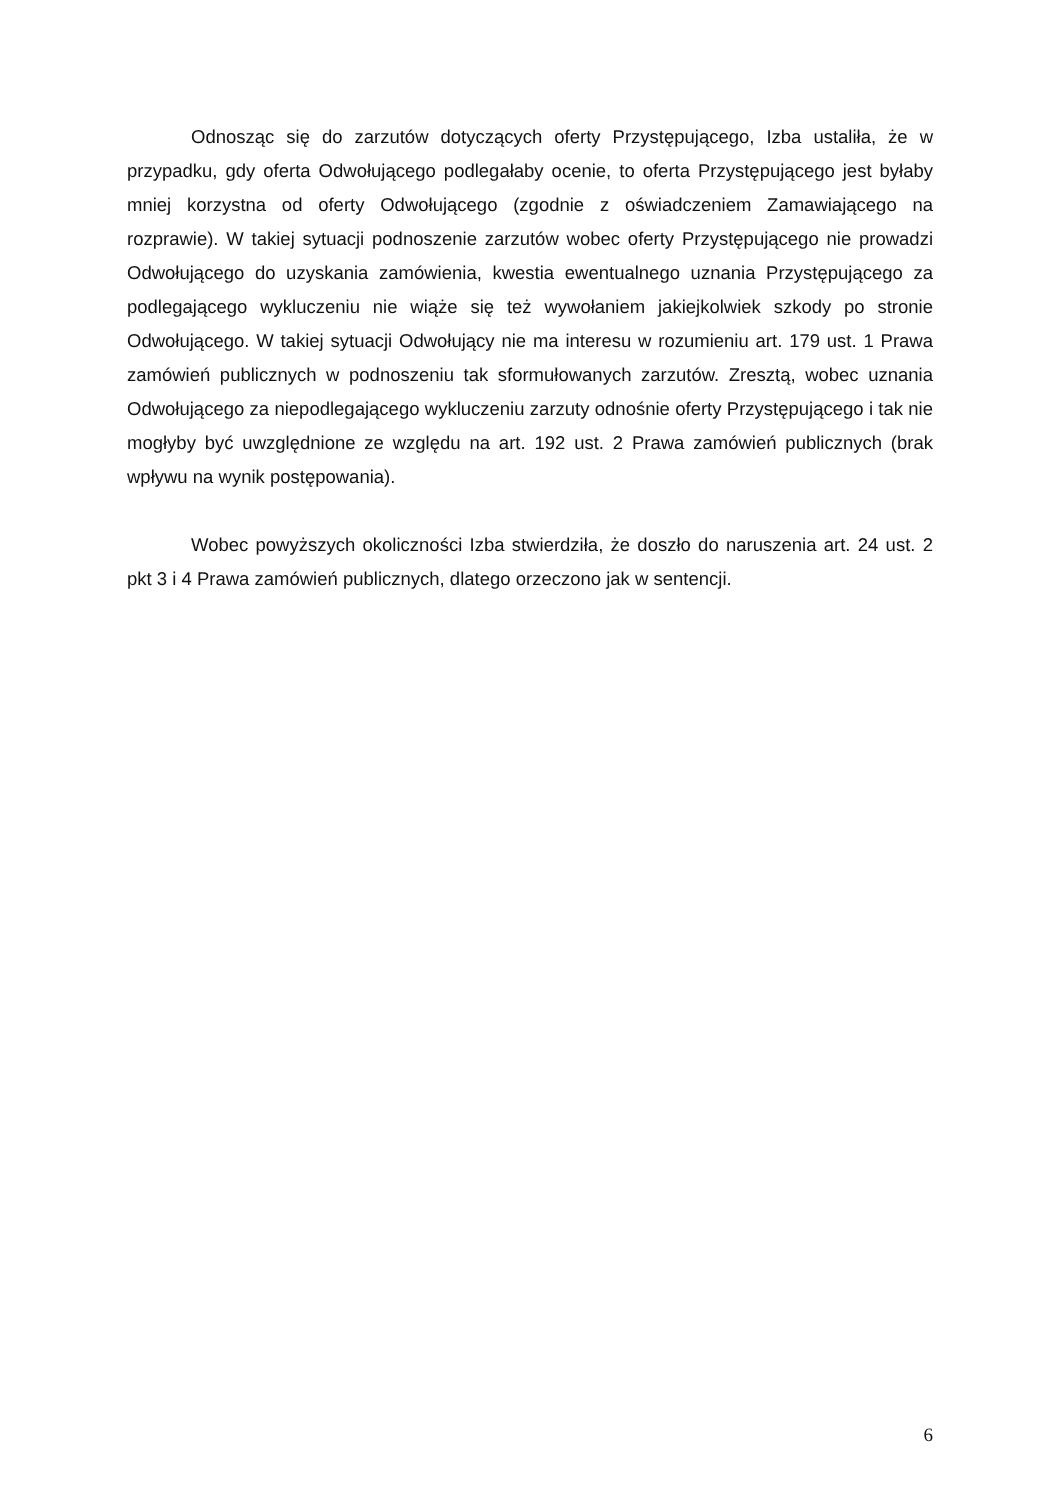Odnosząc się do zarzutów dotyczących oferty Przystępującego, Izba ustaliła, że w przypadku, gdy oferta Odwołującego podlegałaby ocenie, to oferta Przystępującego jest byłaby mniej korzystna od oferty Odwołującego (zgodnie z oświadczeniem Zamawiającego na rozprawie). W takiej sytuacji podnoszenie zarzutów wobec oferty Przystępującego nie prowadzi Odwołującego do uzyskania zamówienia, kwestia ewentualnego uznania Przystępującego za podlegającego wykluczeniu nie wiąże się też wywołaniem jakiejkolwiek szkody po stronie Odwołującego. W takiej sytuacji Odwołujący nie ma interesu w rozumieniu art. 179 ust. 1 Prawa zamówień publicznych w podnoszeniu tak sformułowanych zarzutów. Zresztą, wobec uznania Odwołującego za niepodlegającego wykluczeniu zarzuty odnośnie oferty Przystępującego i tak nie mogłyby być uwzględnione ze względu na art. 192 ust. 2 Prawa zamówień publicznych (brak wpływu na wynik postępowania).
Wobec powyższych okoliczności Izba stwierdziła, że doszło do naruszenia art. 24 ust. 2 pkt 3 i 4 Prawa zamówień publicznych, dlatego orzeczono jak w sentencji.
6